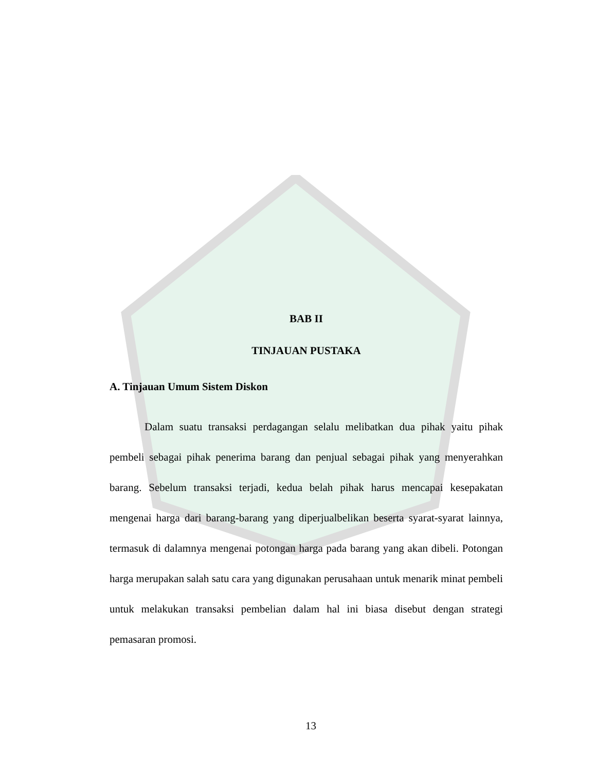BAB II
TINJAUAN PUSTAKA
A. Tinjauan Umum Sistem Diskon
Dalam suatu transaksi perdagangan selalu melibatkan dua pihak yaitu pihak pembeli sebagai pihak penerima barang dan penjual sebagai pihak yang menyerahkan barang. Sebelum transaksi terjadi, kedua belah pihak harus mencapai kesepakatan mengenai harga dari barang-barang yang diperjualbelikan beserta syarat-syarat lainnya, termasuk di dalamnya mengenai potongan harga pada barang yang akan dibeli. Potongan harga merupakan salah satu cara yang digunakan perusahaan untuk menarik minat pembeli untuk melakukan transaksi pembelian dalam hal ini biasa disebut dengan strategi pemasaran promosi.
13